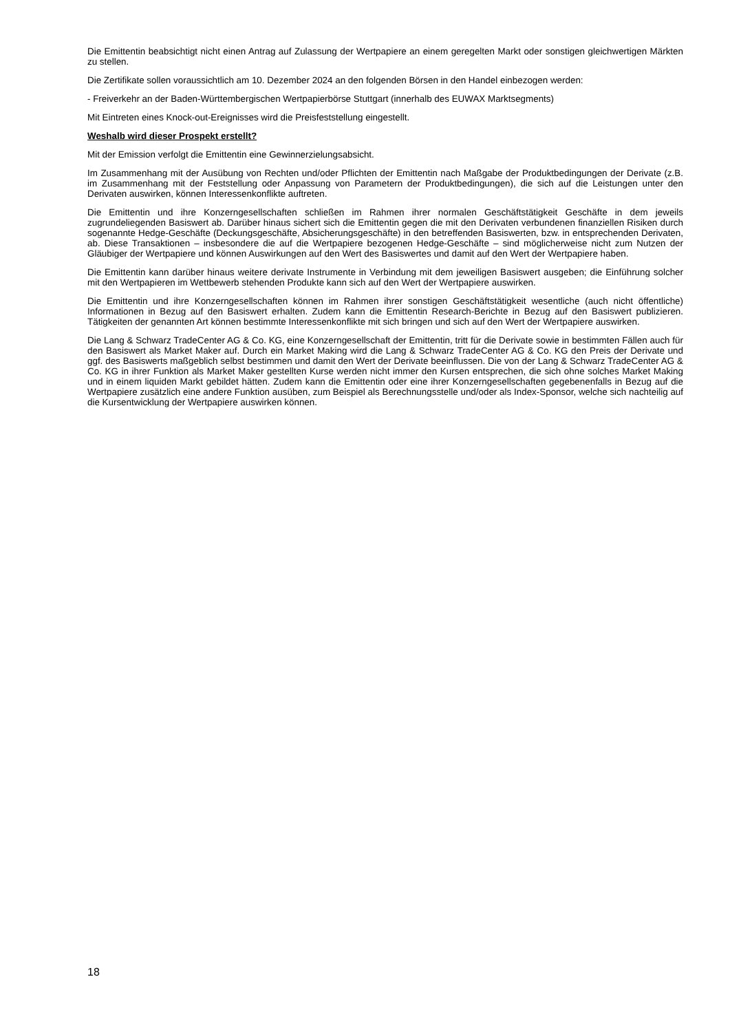Die Emittentin beabsichtigt nicht einen Antrag auf Zulassung der Wertpapiere an einem geregelten Markt oder sonstigen gleichwertigen Märkten zu stellen.
Die Zertifikate sollen voraussichtlich am 10. Dezember 2024 an den folgenden Börsen in den Handel einbezogen werden:
- Freiverkehr an der Baden-Württembergischen Wertpapierbörse Stuttgart (innerhalb des EUWAX Marktsegments)
Mit Eintreten eines Knock-out-Ereignisses wird die Preisfeststellung eingestellt.
Weshalb wird dieser Prospekt erstellt?
Mit der Emission verfolgt die Emittentin eine Gewinnerzielungsabsicht.
Im Zusammenhang mit der Ausübung von Rechten und/oder Pflichten der Emittentin nach Maßgabe der Produktbedingungen der Derivate (z.B. im Zusammenhang mit der Feststellung oder Anpassung von Parametern der Produktbedingungen), die sich auf die Leistungen unter den Derivaten auswirken, können Interessenkonflikte auftreten.
Die Emittentin und ihre Konzerngesellschaften schließen im Rahmen ihrer normalen Geschäftstätigkeit Geschäfte in dem jeweils zugrundeliegenden Basiswert ab. Darüber hinaus sichert sich die Emittentin gegen die mit den Derivaten verbundenen finanziellen Risiken durch sogenannte Hedge-Geschäfte (Deckungsgeschäfte, Absicherungsgeschäfte) in den betreffenden Basiswerten, bzw. in entsprechenden Derivaten, ab. Diese Transaktionen – insbesondere die auf die Wertpapiere bezogenen Hedge-Geschäfte – sind möglicherweise nicht zum Nutzen der Gläubiger der Wertpapiere und können Auswirkungen auf den Wert des Basiswertes und damit auf den Wert der Wertpapiere haben.
Die Emittentin kann darüber hinaus weitere derivate Instrumente in Verbindung mit dem jeweiligen Basiswert ausgeben; die Einführung solcher mit den Wertpapieren im Wettbewerb stehenden Produkte kann sich auf den Wert der Wertpapiere auswirken.
Die Emittentin und ihre Konzerngesellschaften können im Rahmen ihrer sonstigen Geschäftstätigkeit wesentliche (auch nicht öffentliche) Informationen in Bezug auf den Basiswert erhalten. Zudem kann die Emittentin Research-Berichte in Bezug auf den Basiswert publizieren. Tätigkeiten der genannten Art können bestimmte Interessenkonflikte mit sich bringen und sich auf den Wert der Wertpapiere auswirken.
Die Lang & Schwarz TradeCenter AG & Co. KG, eine Konzerngesellschaft der Emittentin, tritt für die Derivate sowie in bestimmten Fällen auch für den Basiswert als Market Maker auf. Durch ein Market Making wird die Lang & Schwarz TradeCenter AG & Co. KG den Preis der Derivate und ggf. des Basiswerts maßgeblich selbst bestimmen und damit den Wert der Derivate beeinflussen. Die von der Lang & Schwarz TradeCenter AG & Co. KG in ihrer Funktion als Market Maker gestellten Kurse werden nicht immer den Kursen entsprechen, die sich ohne solches Market Making und in einem liquiden Markt gebildet hätten. Zudem kann die Emittentin oder eine ihrer Konzerngesellschaften gegebenenfalls in Bezug auf die Wertpapiere zusätzlich eine andere Funktion ausüben, zum Beispiel als Berechnungsstelle und/oder als Index-Sponsor, welche sich nachteilig auf die Kursentwicklung der Wertpapiere auswirken können.
18